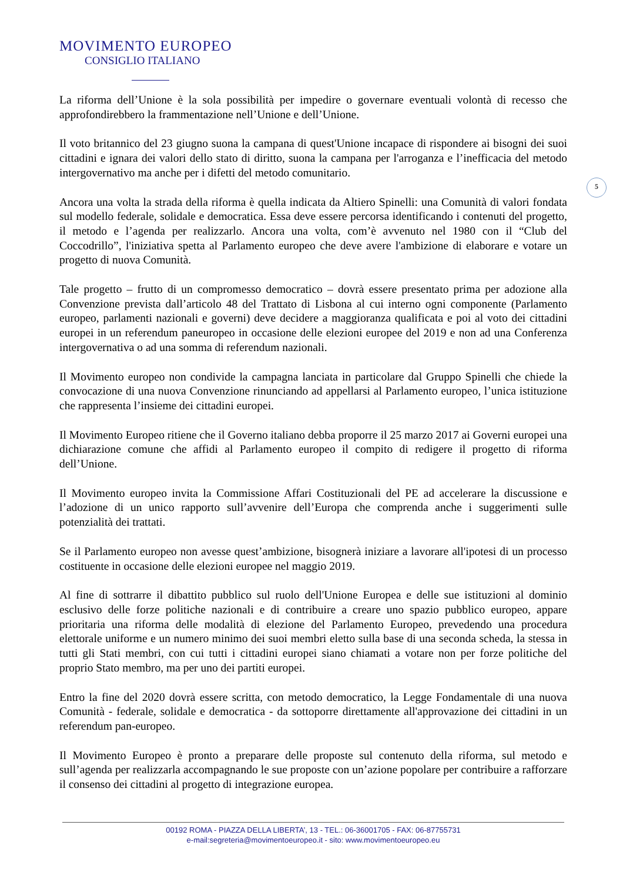MOVIMENTO EUROPEO
CONSIGLIO ITALIANO
5
La riforma dell’Unione è la sola possibilità per impedire o governare eventuali volontà di recesso che approfondirebbero la frammentazione nell’Unione e dell’Unione.
Il voto britannico del 23 giugno suona la campana di quest'Unione incapace di rispondere ai bisogni dei suoi cittadini e ignara dei valori dello stato di diritto, suona la campana per l'arroganza e l’inefficacia del metodo intergovernativo ma anche per i difetti del metodo comunitario.
Ancora una volta la strada della riforma è quella indicata da Altiero Spinelli: una Comunità di valori fondata sul modello federale, solidale e democratica. Essa deve essere percorsa identificando i contenuti del progetto, il metodo e l’agenda per realizzarlo. Ancora una volta, com’è avvenuto nel 1980 con il “Club del Coccodrillo”, l'iniziativa spetta al Parlamento europeo che deve avere l'ambizione di elaborare e votare un progetto di nuova Comunità.
Tale progetto – frutto di un compromesso democratico – dovrà essere presentato prima per adozione alla Convenzione prevista dall’articolo 48 del Trattato di Lisbona al cui interno ogni componente (Parlamento europeo, parlamenti nazionali e governi) deve decidere a maggioranza qualificata e poi al voto dei cittadini europei in un referendum paneuropeo in occasione delle elezioni europee del 2019 e non ad una Conferenza intergovernativa o ad una somma di referendum nazionali.
Il Movimento europeo non condivide la campagna lanciata in particolare dal Gruppo Spinelli che chiede la convocazione di una nuova Convenzione rinunciando ad appellarsi al Parlamento europeo, l’unica istituzione che rappresenta l’insieme dei cittadini europei.
Il Movimento Europeo ritiene che il Governo italiano debba proporre il 25 marzo 2017 ai Governi europei una dichiarazione comune che affidi al Parlamento europeo il compito di redigere il progetto di riforma dell’Unione.
Il Movimento europeo invita la Commissione Affari Costituzionali del PE ad accelerare la discussione e l’adozione di un unico rapporto sull’avvenire dell’Europa che comprenda anche i suggerimenti sulle potenzialità dei trattati.
Se il Parlamento europeo non avesse quest’ambizione, bisognerà iniziare a lavorare all'ipotesi di un processo costituente in occasione delle elezioni europee nel maggio 2019.
Al fine di sottrarre il dibattito pubblico sul ruolo dell'Unione Europea e delle sue istituzioni al dominio esclusivo delle forze politiche nazionali e di contribuire a creare uno spazio pubblico europeo, appare prioritaria una riforma delle modalità di elezione del Parlamento Europeo, prevedendo una procedura elettorale uniforme e un numero minimo dei suoi membri eletto sulla base di una seconda scheda, la stessa in tutti gli Stati membri, con cui tutti i cittadini europei siano chiamati a votare non per forze politiche del proprio Stato membro, ma per uno dei partiti europei.
Entro la fine del 2020 dovrà essere scritta, con metodo democratico, la Legge Fondamentale di una nuova Comunità - federale, solidale e democratica - da sottoporre direttamente all'approvazione dei cittadini in un referendum pan-europeo.
Il Movimento Europeo è pronto a preparare delle proposte sul contenuto della riforma, sul metodo e sull’agenda per realizzarla accompagnando le sue proposte con un’azione popolare per contribuire a rafforzare il consenso dei cittadini al progetto di integrazione europea.
00192 ROMA - PIAZZA DELLA LIBERTA’, 13 - TEL.: 06-36001705 - FAX: 06-87755731
e-mail:segreteria@movimentoeuropeo.it - sito: www.movimentoeuropeo.eu